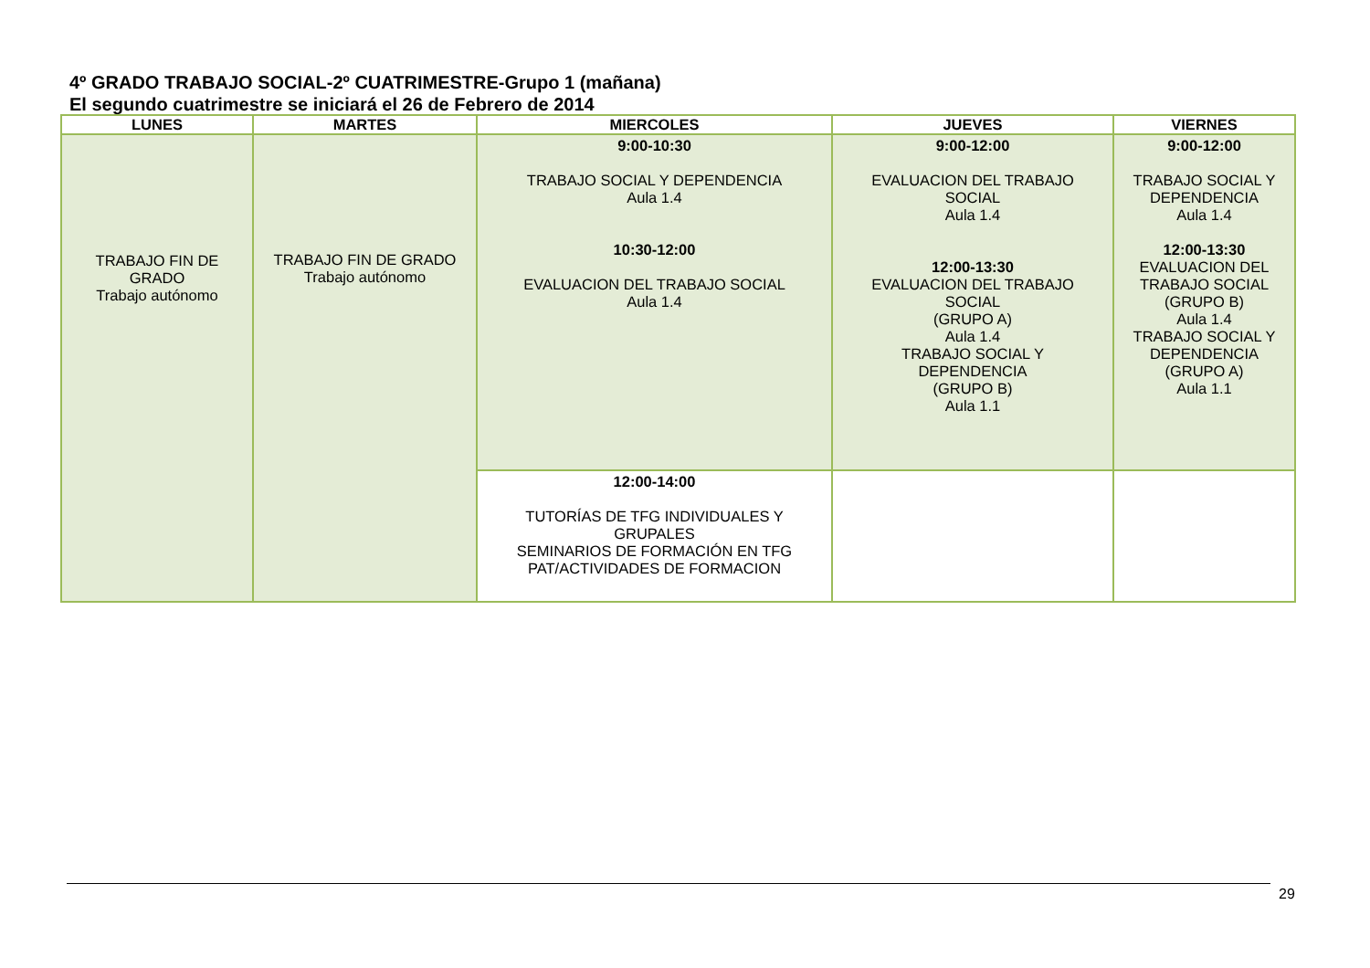4º GRADO TRABAJO SOCIAL-2º CUATRIMESTRE-Grupo 1 (mañana)
El segundo cuatrimestre se iniciará el 26 de Febrero de 2014
| LUNES | MARTES | MIERCOLES | JUEVES | VIERNES |
| --- | --- | --- | --- | --- |
| TRABAJO FIN DE GRADO Trabajo autónomo | TRABAJO FIN DE GRADO Trabajo autónomo | 9:00-10:30 TRABAJO SOCIAL Y DEPENDENCIA Aula 1.4 10:30-12:00 EVALUACION DEL TRABAJO SOCIAL Aula 1.4 | 9:00-12:00 EVALUACION DEL TRABAJO SOCIAL Aula 1.4 12:00-13:30 EVALUACION DEL TRABAJO SOCIAL (GRUPO A) Aula 1.4 TRABAJO SOCIAL Y DEPENDENCIA (GRUPO B) Aula 1.1 | 9:00-12:00 TRABAJO SOCIAL Y DEPENDENCIA Aula 1.4 12:00-13:30 EVALUACION DEL TRABAJO SOCIAL (GRUPO B) Aula 1.4 TRABAJO SOCIAL Y DEPENDENCIA (GRUPO A) Aula 1.1 |
| | | 12:00-14:00 TUTORÍAS DE TFG INDIVIDUALES Y GRUPALES SEMINARIOS DE FORMACIÓN EN TFG PAT/ACTIVIDADES DE FORMACION | | |
29